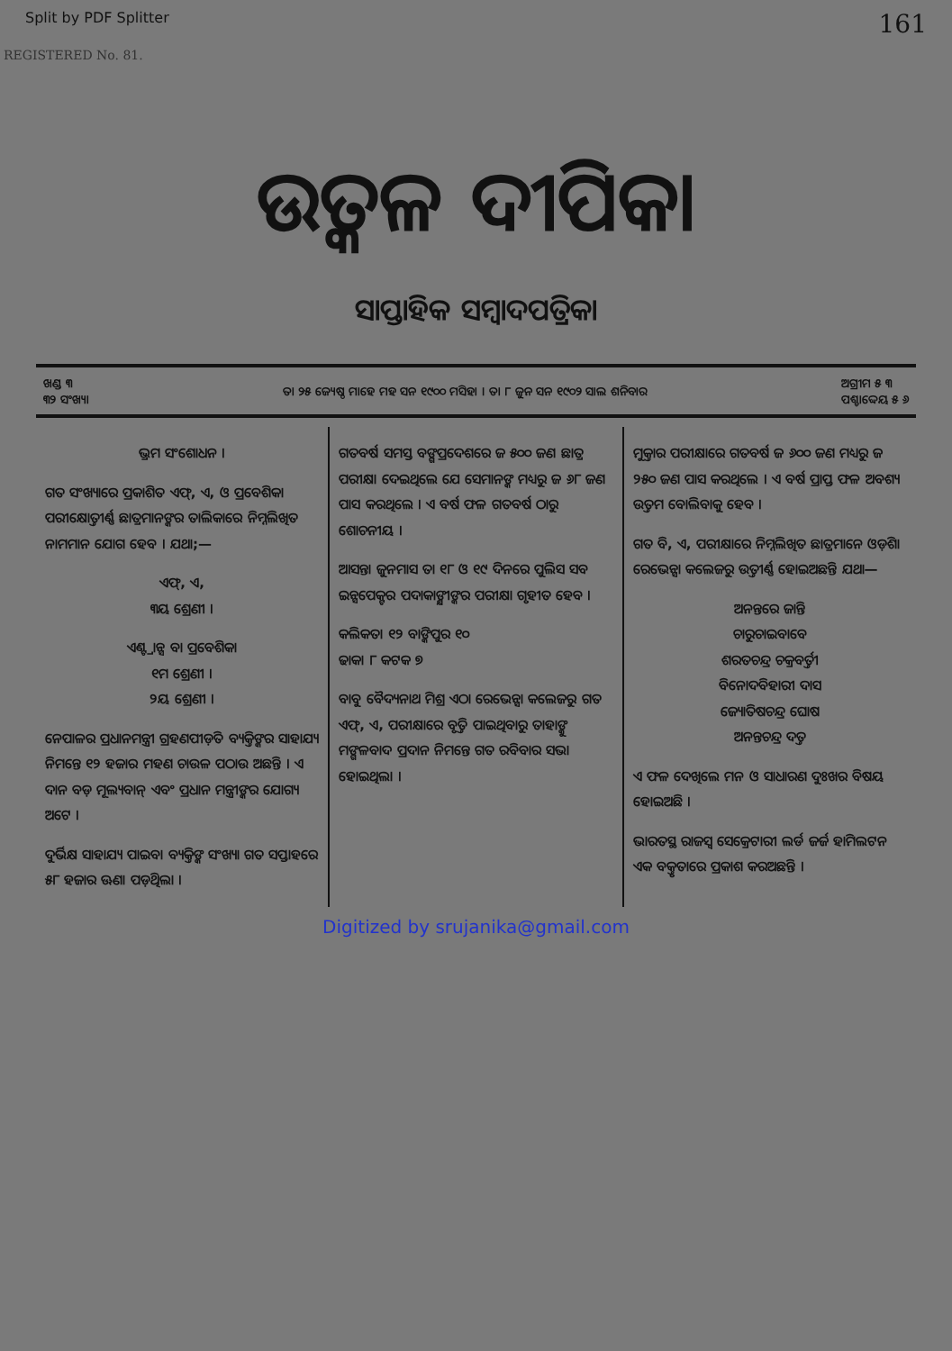Split by PDF Splitter 161
REGISTERED No. 81.
ଉତ୍କଳ ଦୀପିକା
ସାପ୍ତାହିକ ସମ୍ବାଦପତ୍ରିକା
ଖଣ୍ଡ ୩
୩୨ ସଂଖ୍ୟା
ତା ୨୫ ଜ୍ୟେଷ୍ଠ ମାହେ ମହ ସନ ୧୯୦୦ ମସିହା । ତା ୮ ଜୁନ ସନ ୧୯୦୨ ସାଲ ଶନିବାର
ଅଗ୍ରୀମ ୫ ୩
ପଶ୍ଚାଦ୍ଦେୟ ୫ ୬
ଭ୍ରମ ସଂଶୋଧନ ।
ଗତ ସଂଖ୍ୟାରେ ପ୍ରକାଶିତ ଏଫ୍, ଏ, ଓ ପ୍ରବେଶିକା ପରୀକ୍ଷୋତ୍ତୀର୍ଣ୍ଣ ଛାତ୍ରମାନଙ୍କର ତାଲିକାରେ ନିମ୍ନଲିଖିତ ନାମମାନ ଯୋଗ ହେବ । ଯଥା;—
ଏଫ୍, ଏ,
୩ୟ ଶ୍ରେଣୀ ।
ଏଣ୍ଟ୍ରାନ୍ସ ବା ପ୍ରବେଶିକା
୧ମ ଶ୍ରେଣୀ ।
୨ୟ ଶ୍ରେଣୀ ।
ନେପାଳର ପ୍ରଧାନମନ୍ତ୍ରୀ ଗ୍ରହଣପୀଡ଼ିତ ବ୍ୟକ୍ତିଙ୍କର ସାହାଯ୍ୟ ନିମନ୍ତେ ୧୨ ହଜାର ମହଣ ଚାଉଳ ପଠାଉ ଅଛନ୍ତି । ଏ ଦାନ ବଡ଼ ମୂଲ୍ୟବାନ୍ ଏବଂ ପ୍ରଧାନ ମନ୍ତ୍ରୀଙ୍କର ଯୋଗ୍ୟ ଅଟେ ।
ଦୁର୍ଭିକ୍ଷ ସାହାଯ୍ୟ ପାଇବା ବ୍ୟକ୍ତିଙ୍କ ସଂଖ୍ୟା ଗତ ସପ୍ତାହରେ ୫୮ ହଜାର ଊଣା ପଡ଼ିଥିଲା ।
ଗତବର୍ଷ ସମସ୍ତ ବଙ୍ଗପ୍ରଦେଶରେ ଜ ୫୦୦ ଜଣ ଛାତ୍ର ପରୀକ୍ଷା ଦେଇଥିଲେ ଯେ ସେମାନଙ୍କ ମଧ୍ୟରୁ ଜ ୬୮ ଜଣ ପାସ କରଥିଲେ । ଏ ବର୍ଷ ଫଳ ଗତବର୍ଷ ଠାରୁ ଶୋଚନୀୟ ।
ଆସନ୍ତା ଜୁନମାସ ତା ୧୮ ଓ ୧୯ ଦିନରେ ପୁଲିସ ସବ ଇନ୍ସପେକ୍ଟର ପଦାକାଙ୍କ୍ଷୀଙ୍କର ପରୀକ୍ଷା ଗୃହୀତ ହେବ ।
କଲିକତା ୧୨ ବାଙ୍କିପୁର ୧୦
ଢାକା ୮ କଟକ ୭
ବାବୁ ବୈଦ୍ୟନାଥ ମିଶ୍ର ଏଠା ରେଭେନ୍ସା କଲେଜରୁ ଗତ ଏଫ୍, ଏ, ପରୀକ୍ଷାରେ ବୃତ୍ତି ପାଇଥିବାରୁ ତାହାଙ୍କୁ ମଙ୍ଗଳବାଦ ପ୍ରଦାନ ନିମନ୍ତେ ଗତ ରବିବାର ସଭା ହୋଇଥିଲା ।
ମୁକ୍ତାର ପରୀକ୍ଷାରେ ଗତବର୍ଷ ଜ ୬୦୦ ଜଣ ମଧ୍ୟରୁ ଜ ୨୫୦ ଜଣ ପାସ କରଥିଲେ । ଏ ବର୍ଷ ପ୍ରାପ୍ତ ଫଳ ଅବଶ୍ୟ ଉତ୍ତମ ବୋଲିବାକୁ ହେବ ।
ଗତ ବି, ଏ, ପରୀକ୍ଷାରେ ନିମ୍ନଲିଖିତ ଛାତ୍ରମାନେ ଓଡ଼ିଶା ରେଭେନ୍ସା କଲେଜରୁ ଉତ୍ତୀର୍ଣ୍ଣ ହୋଇଅଛନ୍ତି ଯଥା—
ଅନନ୍ତରେ ଜାନ୍ତି
ଚାରୁଚାଇବାବେ
ଶରତଚନ୍ଦ୍ର ଚକ୍ରବର୍ତ୍ତୀ
ବିନୋଦବିହାରୀ ଦାସ
ଜ୍ୟୋତିଷଚନ୍ଦ୍ର ଘୋଷ
ଅନନ୍ତଚନ୍ଦ୍ର ଦତ୍ତ
ଏ ଫଳ ଦେଖିଲେ ମନ ଓ ସାଧାରଣ ଦୁଃଖର ବିଷୟ ହୋଇଅଛି ।
ଭାରତସ୍ଥ ରାଜସ୍ୱ ସେକ୍ରେଟାରୀ ଲର୍ଡ ଜର୍ଜ ହାମିଲଟନ ଏକ ବକ୍ତୃତାରେ ପ୍ରକାଶ କରଅଛନ୍ତି ।
Digitized by srujanika@gmail.com